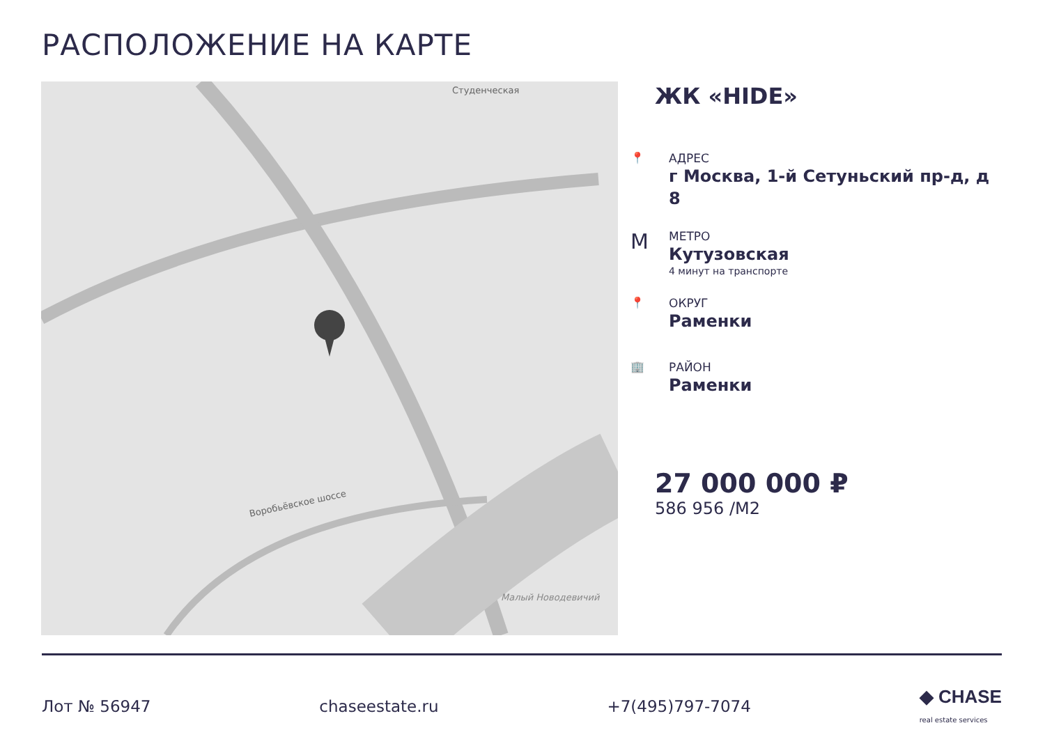РАСПОЛОЖЕНИЕ НА КАРТЕ
Студенческая
Воробьёвское шоссе
Малый Новодевичий
ЖК «HIDE»
📍 АДРЕС
г Москва, 1-й Сетуньский пр-д, д 8
M
МЕТРО
Кутузовская
4 минут на транспорте
📍 ОКРУГ
Раменки
🏢 РАЙОН
Раменки
27 000 000 ₽
586 956 /М2
Лот № 56947 chaseestate.ru +7(495)797-7074 ◆ CHASE
real estate services